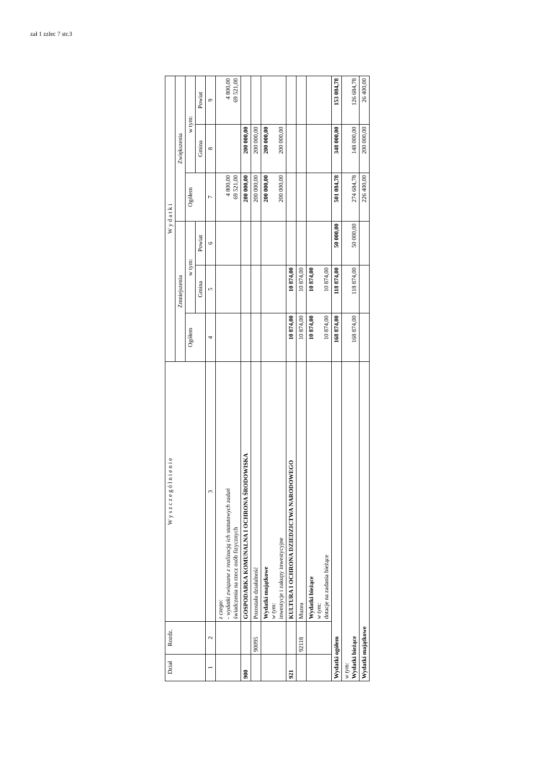zał 1 zzlec 7 str.3
| Dział | Rozdz. | W y s z c z e g ó l n i e n i e | W y d a t k i | | | | | |
| --- | --- | --- | --- | --- | --- | --- | --- | --- |
| | | | Zmniejszenia | | | Zwiększenia | | |
| | | | Ogółem | w tym: | | Ogółem | w tym: | |
| | | | | Gmina | Powiat | | Gmina | Powiat |
| 1 | 2 | 3 | 4 | 5 | 6 | 7 | 8 | 9 |
| | | z czego: - wydatki związane z realizacją ich statutowych zadań świadczenia na rzecz osób fizycznych | | | | 4 800,00 69 521,00 | | 4 800,00 69 521,00 |
| 900 | | GOSPODARKA KOMUNALNA I OCHRONA ŚRODOWISKA | | | | 200 000,00 | 200 000,00 | |
| | 90095 | Pozostała działalność | | | | 200 000,00 | 200 000,00 | |
| | | Wydatki majątkowe w tym: inwestycje i zakupy inwestycyjne | | | | 200 000,00 200 000,00 | 200 000,00 200 000,00 | |
| 921 | | KULTURA I OCHRONA DZIEDZICTWA NARODOWEGO | 10 874,00 | 10 874,00 | | | | |
| | 92118 | Muzea | 10 874,00 | 10 874,00 | | | | |
| | | Wydatki bieżące w tym: dotacje na zadania bieżące | 10 874,00 10 874,00 | 10 874,00 10 874,00 | | | | |
| Wydatki ogółem | | | 168 874,00 | 118 874,00 | 50 000,00 | 501 084,78 | 348 000,00 | 153 084,78 |
| w tym: Wydatki bieżące | | | 168 874,00 | 118 874,00 | 50 000,00 | 274 684,78 | 148 000,00 | 126 684,78 |
| Wydatki majątkowe | | | | | | 226 400,00 | 200 000,00 | 26 400,00 |